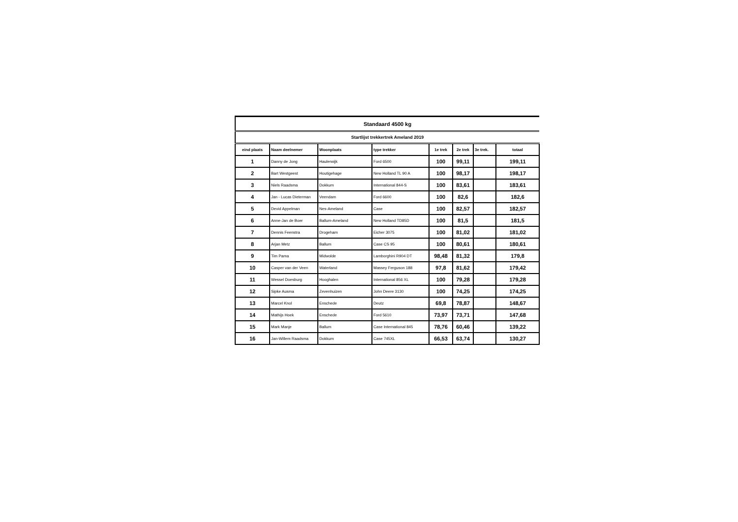| Standaard 4500 kg | | | | | | | |
| --- | --- | --- | --- | --- | --- | --- | --- |
| Startlijst trekkertrek Ameland 2019 | | | | | | | |
| eind plaats | Naam deelnemer | Woonplaats | type trekker | 1e trek | 2e trek | 3e trek. | totaal |
| 1 | Danny de Jong | Haulerwijk | Ford 6500 | 100 | 99,11 | | 199,11 |
| 2 | Bart Westgeest | Houtigehage | New Holland TL 90 A | 100 | 98,17 | | 198,17 |
| 3 | Niels Raadsma | Dokkum | International 844-S | 100 | 83,61 | | 183,61 |
| 4 | Jan - Lucas Dieterman | Veendam | Ford 6600 | 100 | 82,6 | | 182,6 |
| 5 | Devid Appelman | Nes-Ameland | Case | 100 | 82,57 | | 182,57 |
| 6 | Anne-Jan de Boer | Ballum-Ameland | New Holland TD85D | 100 | 81,5 | | 181,5 |
| 7 | Dennis Feenstra | Drogeham | Eicher 3075 | 100 | 81,02 | | 181,02 |
| 8 | Arjan Metz | Ballum | Case CS 95 | 100 | 80,61 | | 180,61 |
| 9 | Tim Pama | Midwolde | Lamborghini R904 DT | 98,48 | 81,32 | | 179,8 |
| 10 | Casper van der Veen | Waterland | Massey Ferguson 188 | 97,8 | 81,62 | | 179,42 |
| 11 | Wessel Doesburg | Hooghalen | International 856 XL | 100 | 79,28 | | 179,28 |
| 12 | Sipke Ausma | Zevenhuizen | John Deere 3130 | 100 | 74,25 | | 174,25 |
| 13 | Marcel Knol | Enschede | Deutz | 69,8 | 78,87 | | 148,67 |
| 14 | Mathijs Hoek | Enschede | Ford 5610 | 73,97 | 73,71 | | 147,68 |
| 15 | Mark Manje | Ballum | Case International 845 | 78,76 | 60,46 | | 139,22 |
| 16 | Jan-Willem Raadsma | Dokkum | Case 745XL | 66,53 | 63,74 | | 130,27 |